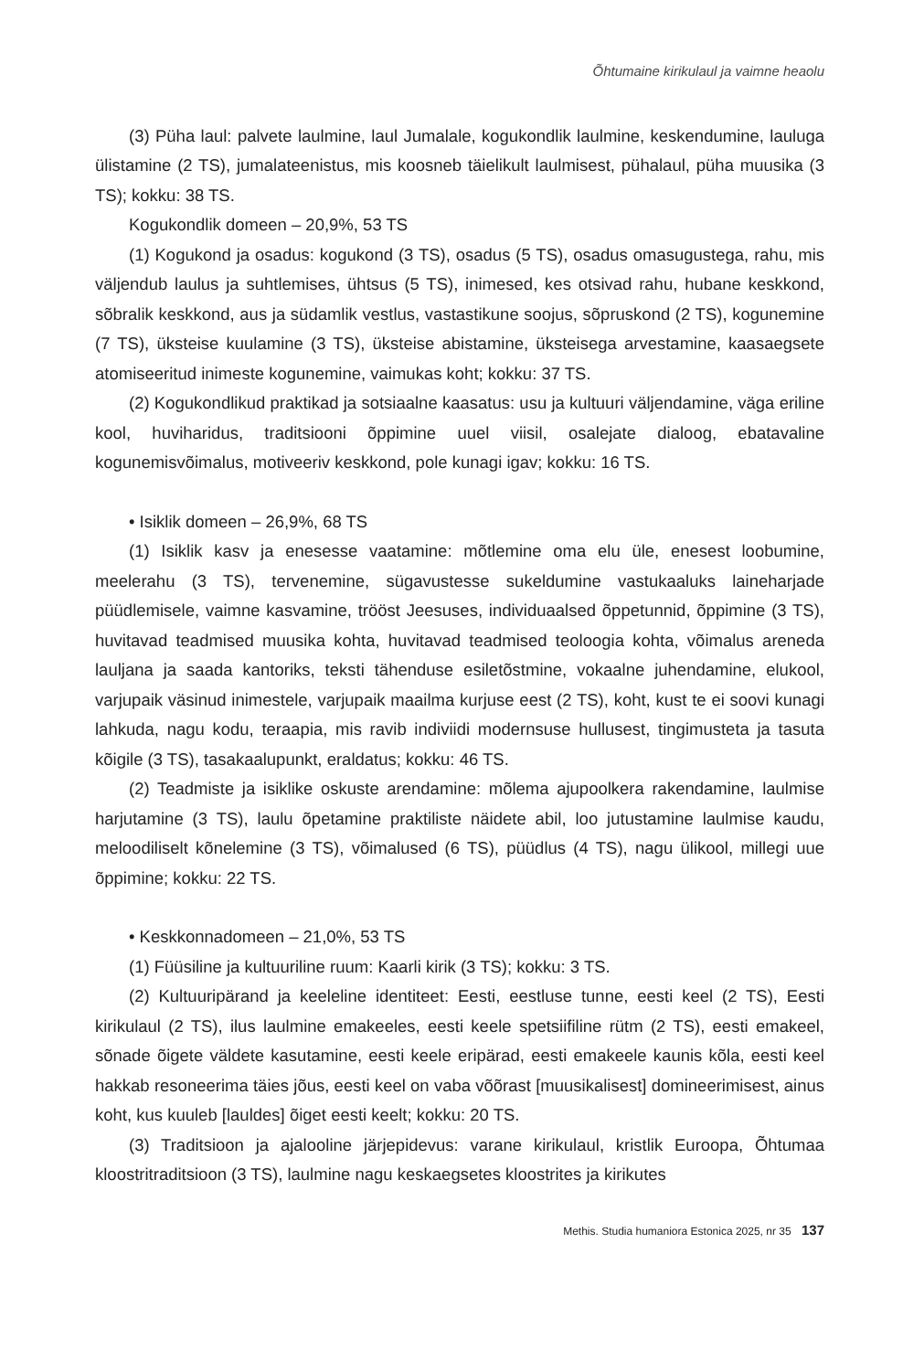Õhtumaine kirikulaul ja vaimne heaolu
(3) Püha laul: palvete laulmine, laul Jumalale, kogukondlik laulmine, keskendumine, lauluga ülistamine (2 TS), jumalateenistus, mis koosneb täielikult laulmisest, pühalaul, püha muusika (3 TS); kokku: 38 TS.
Kogukondlik domeen – 20,9%, 53 TS
(1) Kogukond ja osadus: kogukond (3 TS), osadus (5 TS), osadus omasugustega, rahu, mis väljendub laulus ja suhtlemises, ühtsus (5 TS), inimesed, kes otsivad rahu, hubane keskkond, sõbralik keskkond, aus ja südamlik vestlus, vastastikune soojus, sõpruskond (2 TS), kogunemine (7 TS), üksteise kuulamine (3 TS), üksteise abistamine, üksteisega arvestamine, kaasaegsete atomiseeritud inimeste kogunemine, vaimukas koht; kokku: 37 TS.
(2) Kogukondlikud praktikad ja sotsiaalne kaasatus: usu ja kultuuri väljendamine, väga eriline kool, huviharidus, traditsiooni õppimine uuel viisil, osalejate dialoog, ebatavaline kogunemisvõimalus, motiveeriv keskkond, pole kunagi igav; kokku: 16 TS.
• Isiklik domeen – 26,9%, 68 TS
(1) Isiklik kasv ja enesesse vaatamine: mõtlemine oma elu üle, enesest loobumine, meelerahu (3 TS), tervenemine, sügavustesse sukeldumine vastukaaluks laineharjade püüdlemisele, vaimne kasvamine, trööst Jeesuses, individuaalsed õppetunnid, õppimine (3 TS), huvitavad teadmised muusika kohta, huvitavad teadmised teoloogia kohta, võimalus areneda lauljana ja saada kantoriks, teksti tähenduse esiletõstmine, vokaalne juhendamine, elukool, varjupaik väsinud inimestele, varjupaik maailma kurjuse eest (2 TS), koht, kust te ei soovi kunagi lahkuda, nagu kodu, teraapia, mis ravib indiviidi modernsuse hullusest, tingimusteta ja tasuta kõigile (3 TS), tasakaalupunkt, eraldatus; kokku: 46 TS.
(2) Teadmiste ja isiklike oskuste arendamine: mõlema ajupoolkera rakendamine, laulmise harjutamine (3 TS), laulu õpetamine praktiliste näidete abil, loo jutustamine laulmise kaudu, meloodiliselt kõnelemine (3 TS), võimalused (6 TS), püüdlus (4 TS), nagu ülikool, millegi uue õppimine; kokku: 22 TS.
• Keskkonnadomeen – 21,0%, 53 TS
(1) Füüsiline ja kultuuriline ruum: Kaarli kirik (3 TS); kokku: 3 TS.
(2) Kultuuripärand ja keeleline identiteet: Eesti, eestluse tunne, eesti keel (2 TS), Eesti kirikulaul (2 TS), ilus laulmine emakeeles, eesti keele spetsiifiline rütm (2 TS), eesti emakeel, sõnade õigete väldete kasutamine, eesti keele eripärad, eesti emakeele kaunis kõla, eesti keel hakkab resoneerima täies jõus, eesti keel on vaba võõrast [muusikalisest] domineerimisest, ainus koht, kus kuuleb [lauldes] õiget eesti keelt; kokku: 20 TS.
(3) Traditsioon ja ajalooline järjepidevus: varane kirikulaul, kristlik Euroopa, Õhtumaa kloostritraditsioon (3 TS), laulmine nagu keskaegsetes kloostrites ja kirikutes
Methis. Studia humaniora Estonica 2025, nr 35 137